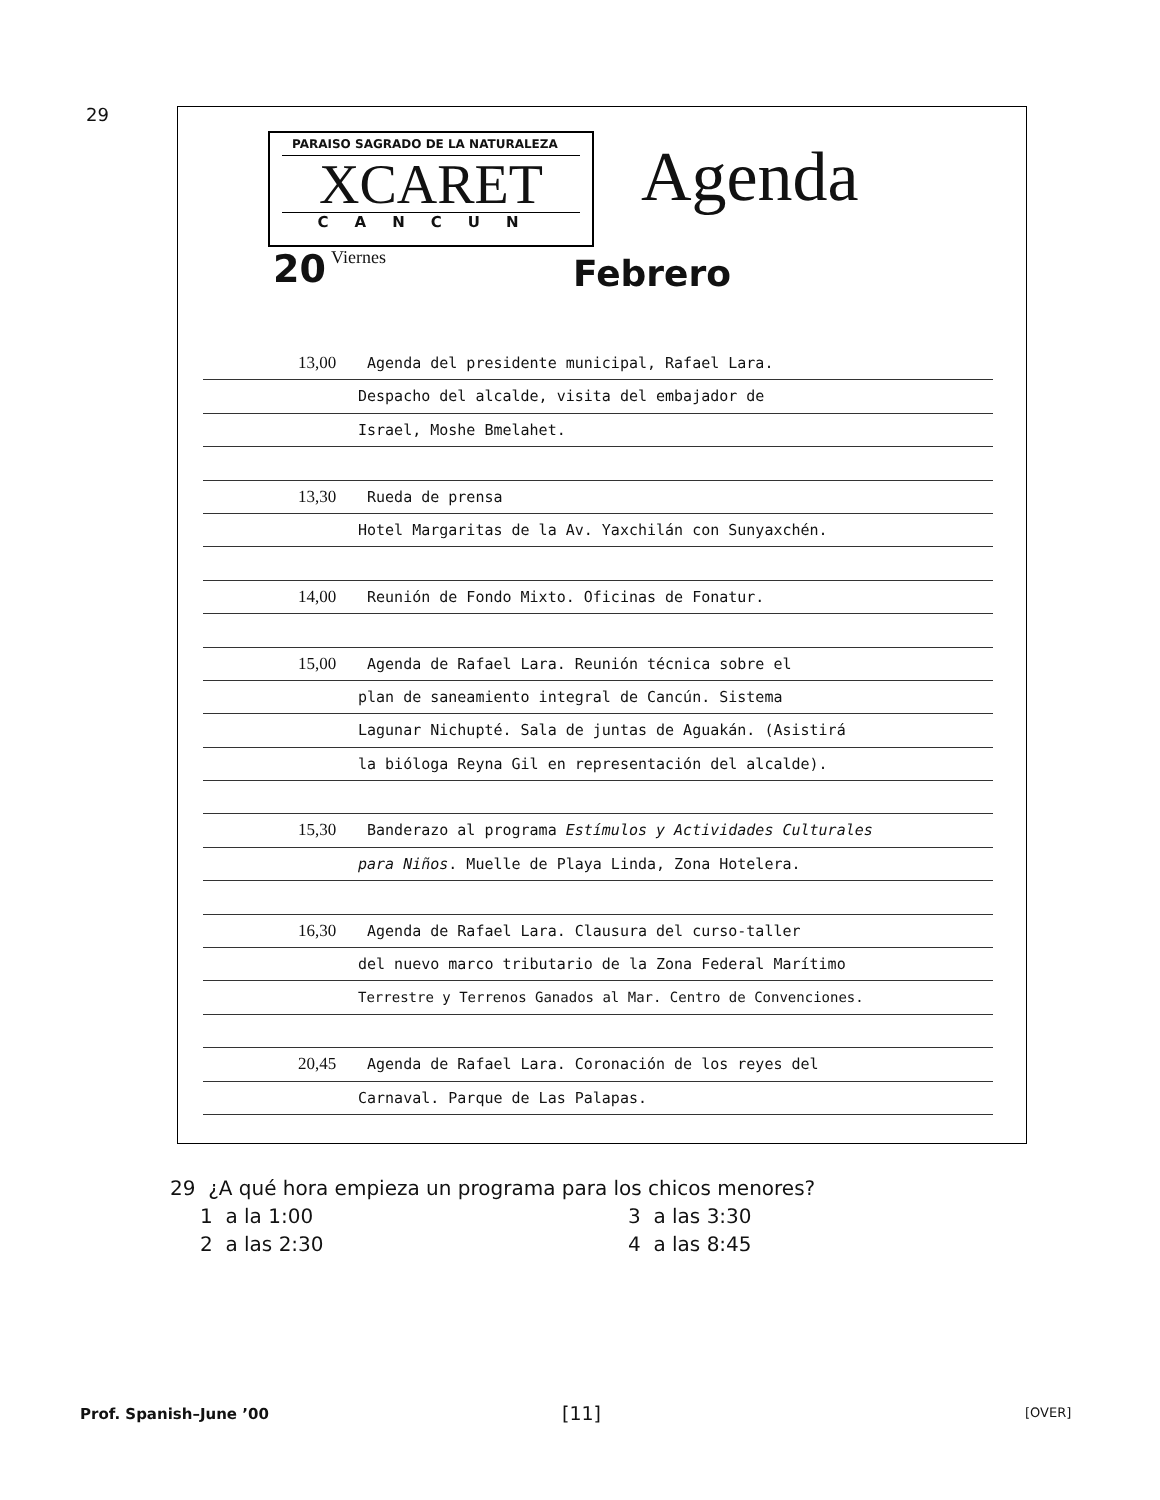29
PARAISO SAGRADO DE LA NATURALEZA
XCARET
CANCUN
Agenda
20 Viernes Febrero
13,00 Agenda del presidente municipal, Rafael Lara.
Despacho del alcalde, visita del embajador de
Israel, Moshe Bmelahet.
13,30 Rueda de prensa
Hotel Margaritas de la Av. Yaxchilán con Sunyaxchén.
14,00 Reunión de Fondo Mixto. Oficinas de Fonatur.
15,00 Agenda de Rafael Lara. Reunión técnica sobre el
plan de saneamiento integral de Cancún. Sistema
Lagunar Nichupté. Sala de juntas de Aguakán. (Asistirá
la bióloga Reyna Gil en representación del alcalde).
15,30 Banderazo al programa Estímulos y Actividades Culturales
para Niños. Muelle de Playa Linda, Zona Hotelera.
16,30 Agenda de Rafael Lara. Clausura del curso-taller
del nuevo marco tributario de la Zona Federal Marítimo
Terrestre y Terrenos Ganados al Mar. Centro de Convenciones.
20,45 Agenda de Rafael Lara. Coronación de los reyes del
Carnaval. Parque de Las Palapas.
29 ¿A qué hora empieza un programa para los chicos menores?
1 a la 1:00 3 a las 3:30 2 a las 2:30 4 a las 8:45
Prof. Spanish–June ’00 [11] [OVER]